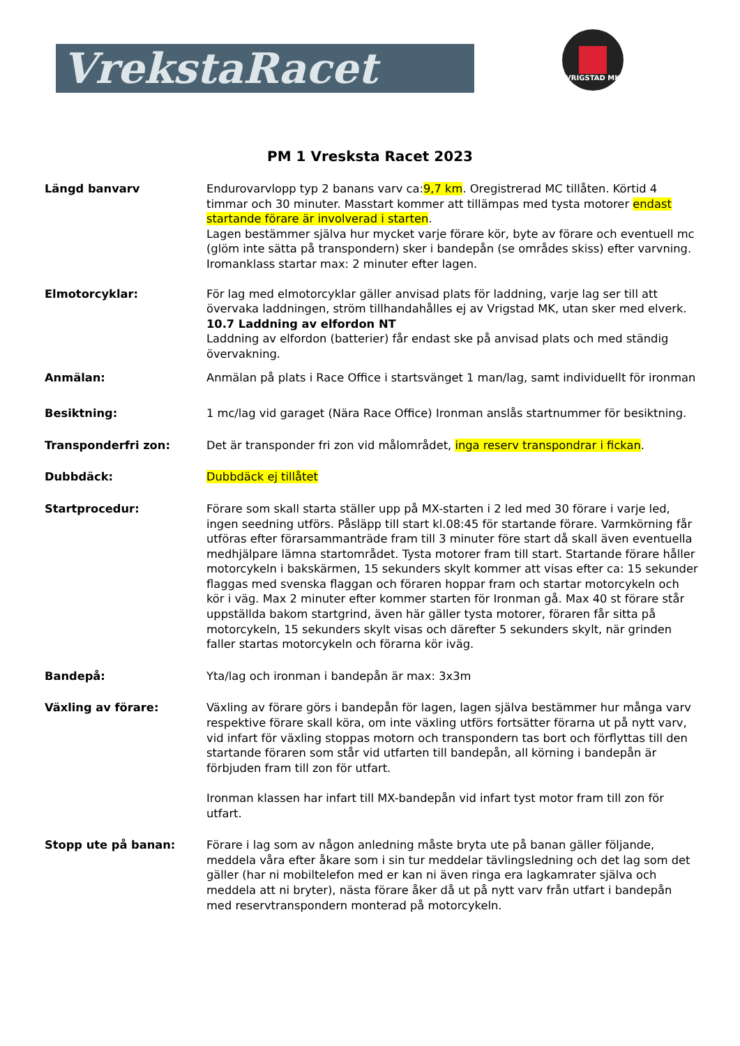VrekstaRacet
VRIGSTAD MK
PM 1 Vresksta Racet 2023
Längd banvarv Endurovarvlopp typ 2 banans varv ca:9,7 km. Oregistrerad MC tillåten. Körtid 4 timmar och 30 minuter. Masstart kommer att tillämpas med tysta motorer endast startande förare är involverad i starten.
Lagen bestämmer själva hur mycket varje förare kör, byte av förare och eventuell mc (glöm inte sätta på transpondern) sker i bandepån (se områdes skiss) efter varvning. Iromanklass startar max: 2 minuter efter lagen.
Elmotorcyklar: För lag med elmotorcyklar gäller anvisad plats för laddning, varje lag ser till att övervaka laddningen, ström tillhandahålles ej av Vrigstad MK, utan sker med elverk.
10.7 Laddning av elfordon NT
Laddning av elfordon (batterier) får endast ske på anvisad plats och med ständig övervakning.
Anmälan: Anmälan på plats i Race Office i startsvänget 1 man/lag, samt individuellt för ironman
Besiktning: 1 mc/lag vid garaget (Nära Race Office) Ironman anslås startnummer för besiktning.
Transponderfri zon: Det är transponder fri zon vid målområdet, inga reserv transpondrar i fickan.
Dubbdäck: Dubbdäck ej tillåtet
Startprocedur: Förare som skall starta ställer upp på MX-starten i 2 led med 30 förare i varje led, ingen seedning utförs. Påsläpp till start kl.08:45 för startande förare. Varmkörning får utföras efter förarsammanträde fram till 3 minuter före start då skall även eventuella medhjälpare lämna startområdet. Tysta motorer fram till start. Startande förare håller motorcykeln i bakskärmen, 15 sekunders skylt kommer att visas efter ca: 15 sekunder flaggas med svenska flaggan och föraren hoppar fram och startar motorcykeln och kör i väg. Max 2 minuter efter kommer starten för Ironman gå. Max 40 st förare står uppställda bakom startgrind, även här gäller tysta motorer, föraren får sitta på motorcykeln, 15 sekunders skylt visas och därefter 5 sekunders skylt, när grinden faller startas motorcykeln och förarna kör iväg.
Bandepå: Yta/lag och ironman i bandepån är max: 3x3m
Växling av förare: Växling av förare görs i bandepån för lagen, lagen själva bestämmer hur många varv respektive förare skall köra, om inte växling utförs fortsätter förarna ut på nytt varv, vid infart för växling stoppas motorn och transpondern tas bort och förflyttas till den startande föraren som står vid utfarten till bandepån, all körning i bandepån är förbjuden fram till zon för utfart.
Ironman klassen har infart till MX-bandepån vid infart tyst motor fram till zon för utfart.
Stopp ute på banan: Förare i lag som av någon anledning måste bryta ute på banan gäller följande, meddela våra efter åkare som i sin tur meddelar tävlingsledning och det lag som det gäller (har ni mobiltelefon med er kan ni även ringa era lagkamrater själva och meddela att ni bryter), nästa förare åker då ut på nytt varv från utfart i bandepån med reservtranspondern monterad på motorcykeln.